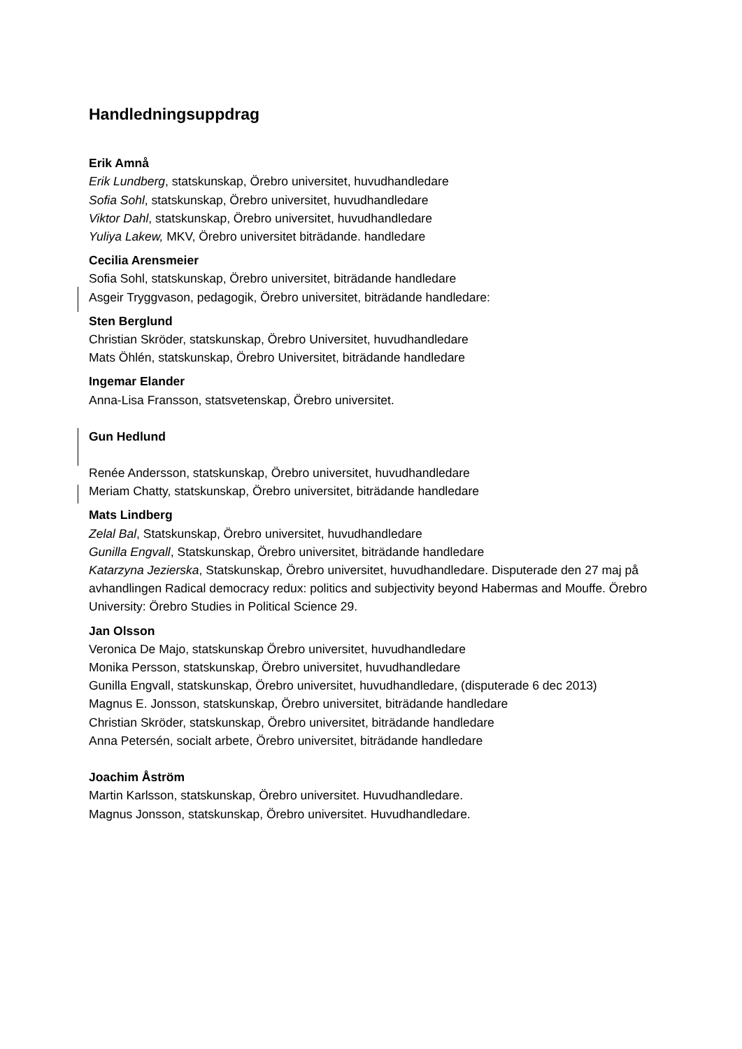Handledningsuppdrag
Erik Amnå
Erik Lundberg, statskunskap, Örebro universitet, huvudhandledare
Sofia Sohl, statskunskap, Örebro universitet, huvudhandledare
Viktor Dahl, statskunskap, Örebro universitet, huvudhandledare
Yuliya Lakew, MKV, Örebro universitet biträdande. handledare
Cecilia Arensmeier
Sofia Sohl, statskunskap, Örebro universitet, biträdande handledare
Asgeir Tryggvason, pedagogik, Örebro universitet, biträdande handledare:
Sten Berglund
Christian Skröder, statskunskap, Örebro Universitet, huvudhandledare
Mats Öhlén, statskunskap, Örebro Universitet, biträdande handledare
Ingemar Elander
Anna-Lisa Fransson, statsvetenskap, Örebro universitet.
Gun Hedlund
Renée Andersson, statskunskap, Örebro universitet, huvudhandledare
Meriam Chatty, statskunskap, Örebro universitet, biträdande handledare
Mats Lindberg
Zelal Bal, Statskunskap, Örebro universitet, huvudhandledare
Gunilla Engvall, Statskunskap, Örebro universitet, biträdande handledare
Katarzyna Jezierska, Statskunskap, Örebro universitet, huvudhandledare. Disputerade den 27 maj på avhandlingen Radical democracy redux: politics and subjectivity beyond Habermas and Mouffe. Örebro University: Örebro Studies in Political Science 29.
Jan Olsson
Veronica De Majo, statskunskap Örebro universitet, huvudhandledare
Monika Persson, statskunskap, Örebro universitet, huvudhandledare
Gunilla Engvall, statskunskap, Örebro universitet, huvudhandledare, (disputerade 6 dec 2013)
Magnus E. Jonsson, statskunskap, Örebro universitet, biträdande handledare
Christian Skröder, statskunskap, Örebro universitet, biträdande handledare
Anna Petersén, socialt arbete, Örebro universitet, biträdande handledare
Joachim Åström
Martin Karlsson, statskunskap, Örebro universitet. Huvudhandledare.
Magnus Jonsson, statskunskap, Örebro universitet. Huvudhandledare.